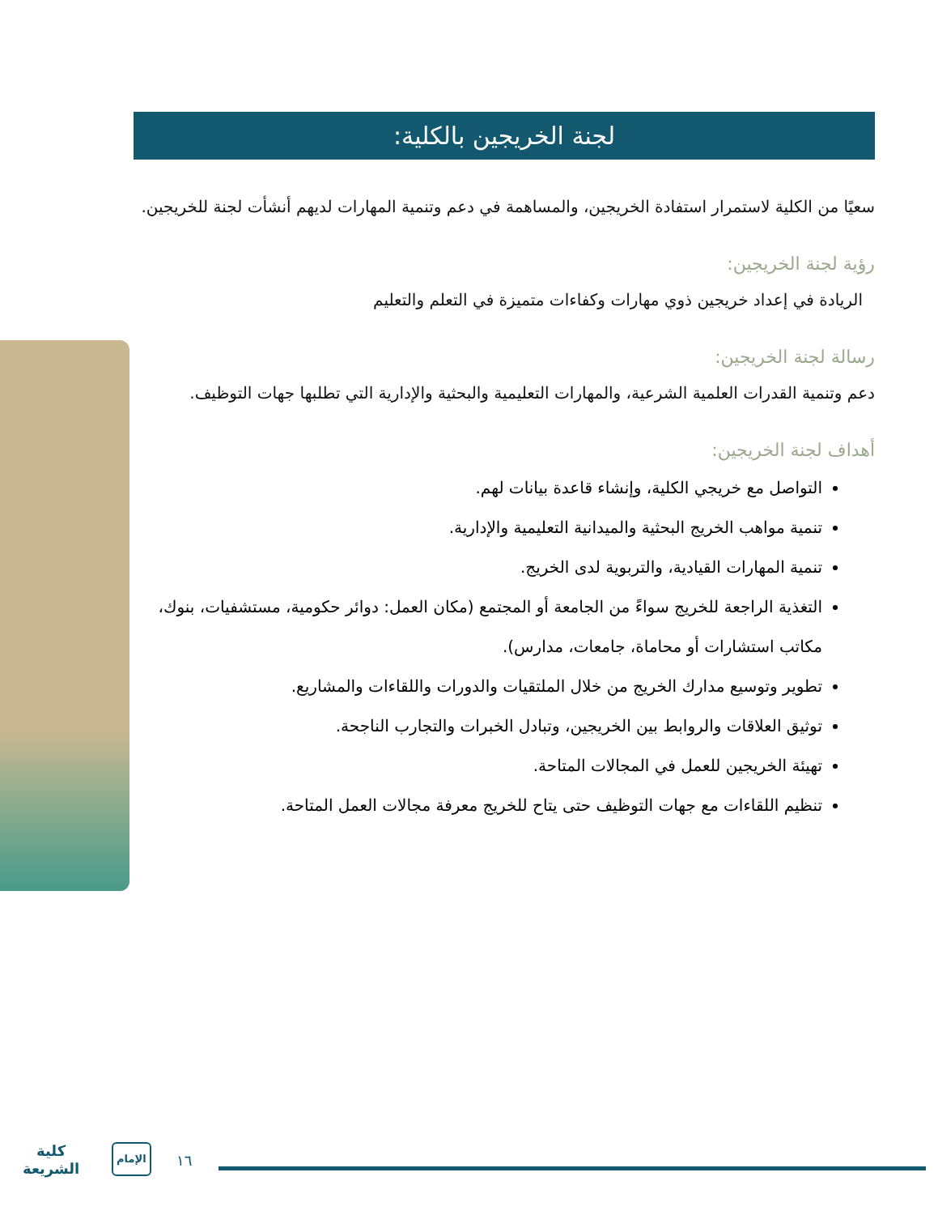لجنة الخريجين بالكلية:
سعيًا من الكلية لاستمرار استفادة الخريجين، والمساهمة في دعم وتنمية المهارات لديهم أنشأت لجنة للخريجين.
رؤية لجنة الخريجين:
الريادة في إعداد خريجين ذوي مهارات وكفاءات متميزة في التعلم والتعليم
رسالة لجنة الخريجين:
دعم وتنمية القدرات العلمية الشرعية، والمهارات التعليمية والبحثية والإدارية التي تطلبها جهات التوظيف.
أهداف لجنة الخريجين:
التواصل مع خريجي الكلية، وإنشاء قاعدة بيانات لهم.
تنمية مواهب الخريج البحثية والميدانية التعليمية والإدارية.
تنمية المهارات القيادية، والتربوية لدى الخريج.
التغذية الراجعة للخريج سواءً من الجامعة أو المجتمع (مكان العمل: دوائر حكومية، مستشفيات، بنوك، مكاتب استشارات أو محاماة، جامعات، مدارس).
تطوير وتوسيع مدارك الخريج من خلال الملتقيات والدورات واللقاءات والمشاريع.
توثيق العلاقات والروابط بين الخريجين، وتبادل الخبرات والتجارب الناجحة.
تهيئة الخريجين للعمل في المجالات المتاحة.
تنظيم اللقاءات مع جهات التوظيف حتى يتاح للخريج معرفة مجالات العمل المتاحة.
كلية
الشريعة
الإمام
١٦